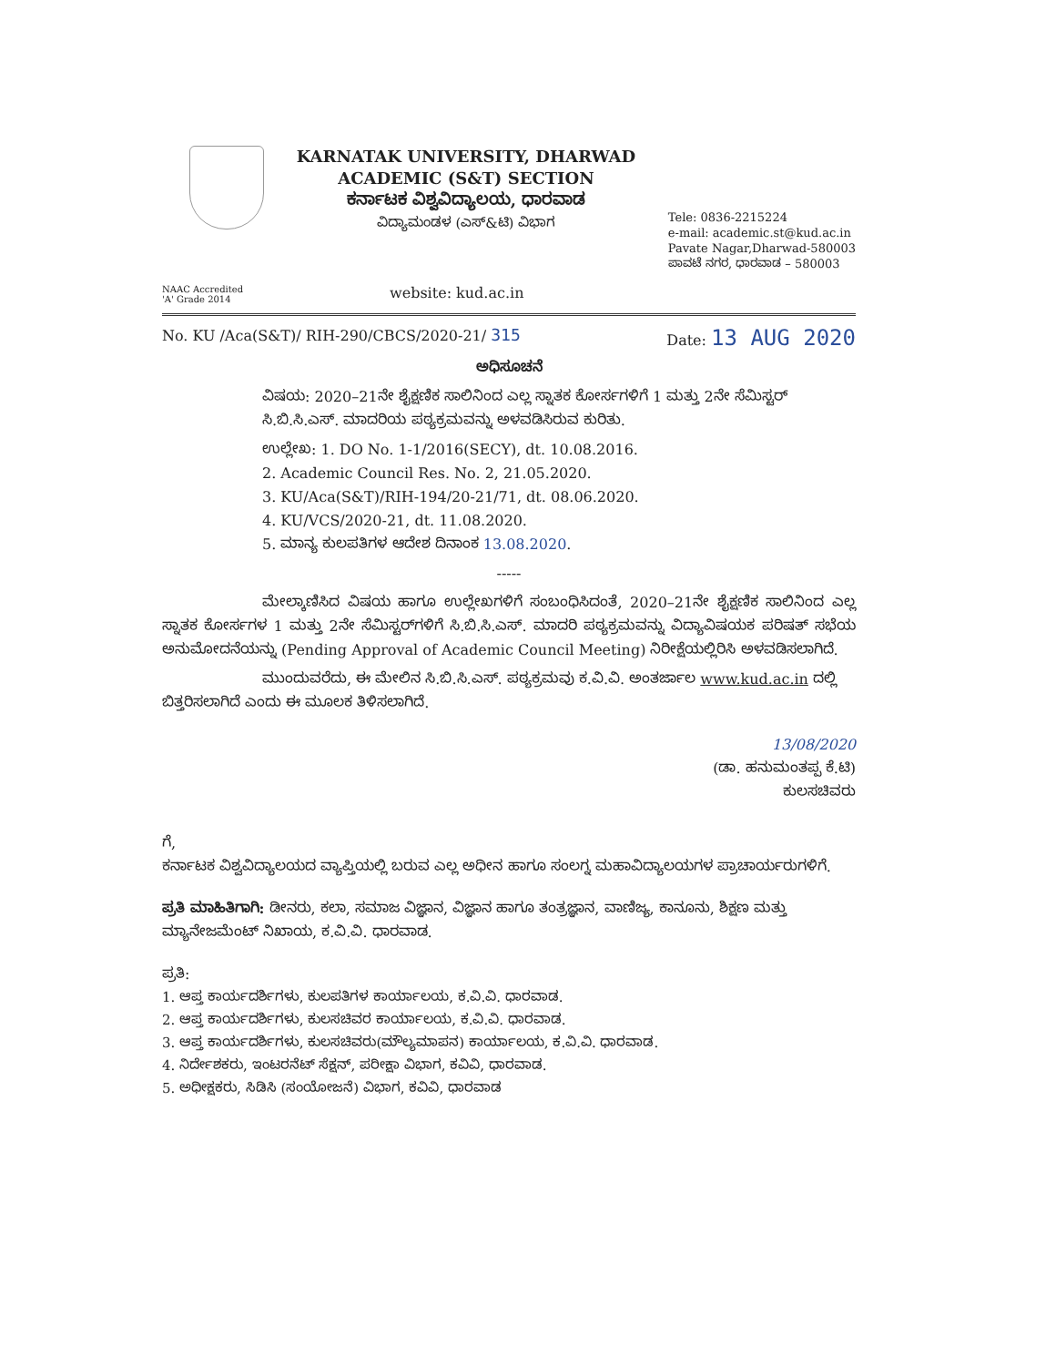KARNATAK UNIVERSITY, DHARWAD
ACADEMIC (S&T) SECTION
ಕರ್ನಾಟಕ ವಿಶ್ವವಿದ್ಯಾಲಯ, ಧಾರವಾಡ
ವಿದ್ಯಾಮಂಡಳ (ಎಸ್&ಟಿ) ವಿಭಾಗ
Tele: 0836-2215224
e-mail: academic.st@kud.ac.in
Pavate Nagar,Dharwad-580003
ಪಾವಟೆ ನಗರ, ಧಾರವಾಡ – 580003
NAAC Accredited
'A' Grade 2014
website: kud.ac.in
No. KU /Aca(S&T)/ RIH-290/CBCS/2020-21/ 315
Date: 13 AUG 2020
ಅಧಿಸೂಚನೆ
ವಿಷಯ: 2020–21ನೇ ಶೈಕ್ಷಣಿಕ ಸಾಲಿನಿಂದ ಎಲ್ಲ ಸ್ನಾತಕ ಕೋರ್ಸಗಳಿಗೆ 1 ಮತ್ತು 2ನೇ ಸೆಮಿಸ್ಟರ್ ಸಿ.ಬಿ.ಸಿ.ಎಸ್. ಮಾದರಿಯ ಪಠ್ಯಕ್ರಮವನ್ನು ಅಳವಡಿಸಿರುವ ಕುರಿತು.
ಉಲ್ಲೇಖ: 1. DO No. 1-1/2016(SECY), dt. 10.08.2016.
2. Academic Council Res. No. 2, 21.05.2020.
3. KU/Aca(S&T)/RIH-194/20-21/71, dt. 08.06.2020.
4. KU/VCS/2020-21, dt. 11.08.2020.
5. ಮಾನ್ಯ ಕುಲಪತಿಗಳ ಆದೇಶ ದಿನಾಂಕ 13.08.2020.
-----
ಮೇಲ್ಕಾಣಿಸಿದ ವಿಷಯ ಹಾಗೂ ಉಲ್ಲೇಖಗಳಿಗೆ ಸಂಬಂಧಿಸಿದಂತೆ, 2020–21ನೇ ಶೈಕ್ಷಣಿಕ ಸಾಲಿನಿಂದ ಎಲ್ಲ ಸ್ನಾತಕ ಕೋರ್ಸಗಳ 1 ಮತ್ತು 2ನೇ ಸೆಮಿಸ್ಟರ್‌ಗಳಿಗೆ ಸಿ.ಬಿ.ಸಿ.ಎಸ್. ಮಾದರಿ ಪಠ್ಯಕ್ರಮವನ್ನು ವಿದ್ಯಾವಿಷಯಕ ಪರಿಷತ್ ಸಭೆಯ ಅನುಮೋದನೆಯನ್ನು (Pending Approval of Academic Council Meeting) ನಿರೀಕ್ಷೆಯಲ್ಲಿರಿಸಿ ಅಳವಡಿಸಲಾಗಿದೆ.
ಮುಂದುವರೆದು, ಈ ಮೇಲಿನ ಸಿ.ಬಿ.ಸಿ.ಎಸ್. ಪಠ್ಯಕ್ರಮವು ಕ.ವಿ.ವಿ. ಅಂತರ್ಜಾಲ www.kud.ac.in ದಲ್ಲಿ ಬಿತ್ತರಿಸಲಾಗಿದೆ ಎಂದು ಈ ಮೂಲಕ ತಿಳಿಸಲಾಗಿದೆ.
13/08/2020
(ಡಾ. ಹನುಮಂತಪ್ಪ ಕೆ.ಟಿ)
ಕುಲಸಚಿವರು
ಗೆ,
ಕರ್ನಾಟಕ ವಿಶ್ವವಿದ್ಯಾಲಯದ ವ್ಯಾಪ್ತಿಯಲ್ಲಿ ಬರುವ ಎಲ್ಲ ಅಧೀನ ಹಾಗೂ ಸಂಲಗ್ನ ಮಹಾವಿದ್ಯಾಲಯಗಳ ಪ್ರಾಚಾರ್ಯರುಗಳಿಗೆ.
ಪ್ರತಿ ಮಾಹಿತಿಗಾಗಿ: ಡೀನರು, ಕಲಾ, ಸಮಾಜ ವಿಜ್ಞಾನ, ವಿಜ್ಞಾನ ಹಾಗೂ ತಂತ್ರಜ್ಞಾನ, ವಾಣಿಜ್ಯ, ಕಾನೂನು, ಶಿಕ್ಷಣ ಮತ್ತು ಮ್ಯಾನೇಜಮೆಂಟ್ ನಿಖಾಯ, ಕ.ವಿ.ವಿ. ಧಾರವಾಡ.
ಪ್ರತಿ:
1. ಆಪ್ತ ಕಾರ್ಯದರ್ಶಿಗಳು, ಕುಲಪತಿಗಳ ಕಾರ್ಯಾಲಯ, ಕ.ವಿ.ವಿ. ಧಾರವಾಡ.
2. ಆಪ್ತ ಕಾರ್ಯದರ್ಶಿಗಳು, ಕುಲಸಚಿವರ ಕಾರ್ಯಾಲಯ, ಕ.ವಿ.ವಿ. ಧಾರವಾಡ.
3. ಆಪ್ತ ಕಾರ್ಯದರ್ಶಿಗಳು, ಕುಲಸಚಿವರು(ಮೌಲ್ಯಮಾಪನ) ಕಾರ್ಯಾಲಯ, ಕ.ವಿ.ವಿ. ಧಾರವಾಡ.
4. ನಿರ್ದೇಶಕರು, ಇಂಟರನೆಟ್ ಸೆಕ್ಷನ್, ಪರೀಕ್ಷಾ ವಿಭಾಗ, ಕವಿವಿ, ಧಾರವಾಡ.
5. ಅಧೀಕ್ಷಕರು, ಸಿಡಿಸಿ (ಸಂಯೋಜನೆ) ವಿಭಾಗ, ಕವಿವಿ, ಧಾರವಾಡ